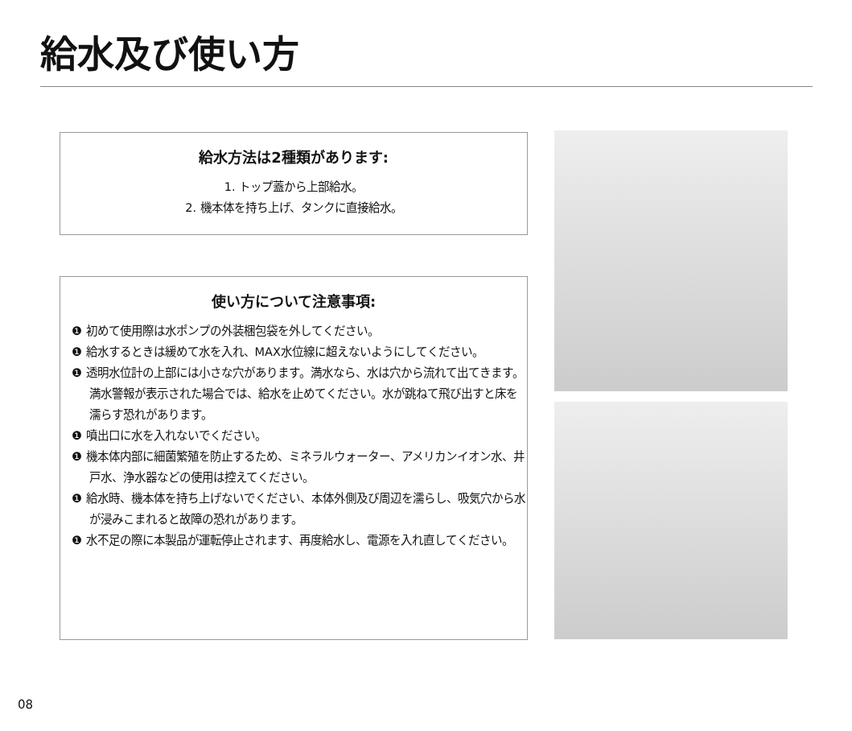給水及び使い方
給水方法は2種類があります:
1. トップ蓋から上部給水。
2. 機本体を持ち上げ、タンクに直接給水。
使い方について注意事項:
❶ 初めて使用際は水ポンプの外装梱包袋を外してください。
❶ 給水するときは緩めて水を入れ、MAX水位線に超えないようにしてください。
❶ 透明水位計の上部には小さな穴があります。満水なら、水は穴から流れて出てきます。満水警報が表示された場合では、給水を止めてください。水が跳ねて飛び出すと床を濡らす恐れがあります。
❶ 噴出口に水を入れないでください。
❶ 機本体内部に細菌繁殖を防止するため、ミネラルウォーター、アメリカンイオン水、井戸水、浄水器などの使用は控えてください。
❶ 給水時、機本体を持ち上げないでください、本体外側及び周辺を濡らし、吸気穴から水が浸みこまれると故障の恐れがあります。
❶ 水不足の際に本製品が運転停止されます、再度給水し、電源を入れ直してください。
08